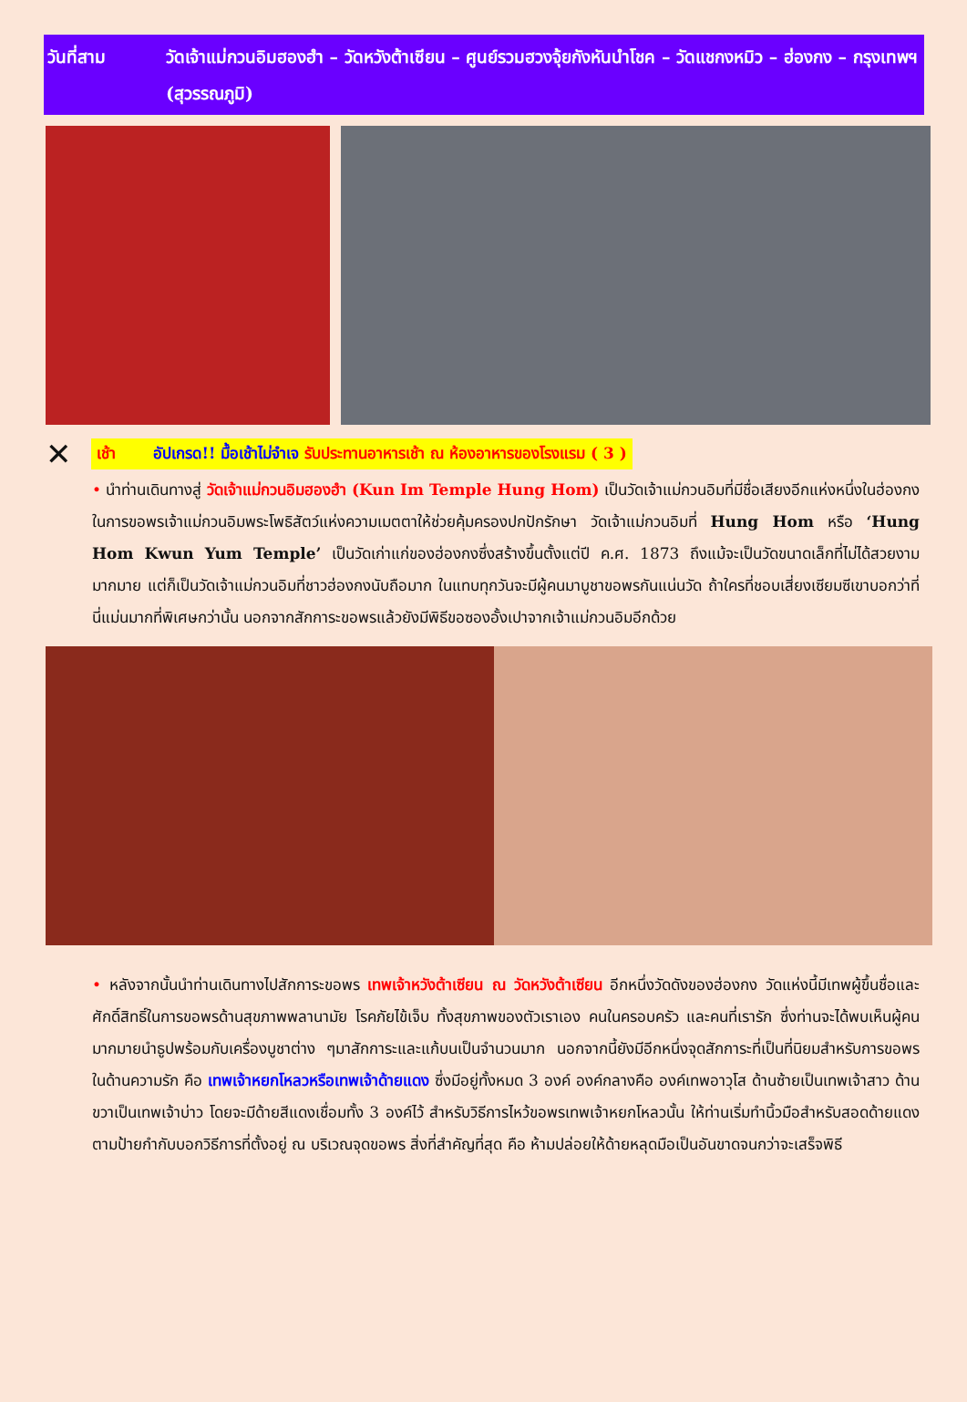วันที่สาม วัดเจ้าแม่กวนอิมฮองฮำ – วัดหวังต้าเซียน – ศูนย์รวมฮวงจุ้ยกังหันนำโชค – วัดแชกงหมิว – ฮ่องกง – กรุงเทพฯ (สุวรรณภูมิ)
✕
เช้า อัปเกรด!! มื้อเช้าไม่จำเจ รับประทานอาหารเช้า ณ ห้องอาหารของโรงแรม ( 3 )
• นำท่านเดินทางสู่ วัดเจ้าแม่กวนอิมฮองฮำ (Kun Im Temple Hung Hom) เป็นวัดเจ้าแม่กวนอิมที่มีชื่อเสียงอีกแห่งหนึ่งในฮ่องกง ในการขอพรเจ้าแม่กวนอิมพระโพธิสัตว์แห่งความเมตตาให้ช่วยคุ้มครองปกปักรักษา วัดเจ้าแม่กวนอิมที่ Hung Hom หรือ ‘Hung Hom Kwun Yum Temple’ เป็นวัดเก่าแก่ของฮ่องกงซึ่งสร้างขึ้นตั้งแต่ปี ค.ศ. 1873 ถึงแม้จะเป็นวัดขนาดเล็กที่ไม่ได้สวยงามมากมาย แต่ก็เป็นวัดเจ้าแม่กวนอิมที่ชาวฮ่องกงนับถือมาก ในแทบทุกวันจะมีผู้คนมาบูชาขอพรกันแน่นวัด ถ้าใครที่ชอบเสี่ยงเซียมซีเขาบอกว่าที่นี่แม่นมากที่พิเศษกว่านั้น นอกจากสักการะขอพรแล้วยังมีพิธีขอซองอั้งเปาจากเจ้าแม่กวนอิมอีกด้วย
• หลังจากนั้นนำท่านเดินทางไปสักการะขอพร เทพเจ้าหวังต้าเซียน ณ วัดหวังต้าเซียน อีกหนึ่งวัดดังของฮ่องกง วัดแห่งนี้มีเทพผู้ขึ้นชื่อและศักดิ์สิทธิ์ในการขอพรด้านสุขภาพพลานามัย โรคภัยไข้เจ็บ ทั้งสุขภาพของตัวเราเอง คนในครอบครัว และคนที่เรารัก ซึ่งท่านจะได้พบเห็นผู้คนมากมายนำธูปพร้อมกับเครื่องบูชาต่าง ๆมาสักการะและแก้บนเป็นจำนวนมาก นอกจากนี้ยังมีอีกหนึ่งจุดสักการะที่เป็นที่นิยมสำหรับการขอพรในด้านความรัก คือ เทพเจ้าหยกโหลวหรือเทพเจ้าด้ายแดง ซึ่งมีอยู่ทั้งหมด 3 องค์ องค์กลางคือ องค์เทพอาวุโส ด้านซ้ายเป็นเทพเจ้าสาว ด้านขวาเป็นเทพเจ้าบ่าว โดยจะมีด้ายสีแดงเชื่อมทั้ง 3 องค์ไว้ สำหรับวิธีการไหว้ขอพรเทพเจ้าหยกโหลวนั้น ให้ท่านเริ่มทำนิ้วมือสำหรับสอดด้ายแดงตามป้ายกำกับบอกวิธีการที่ตั้งอยู่ ณ บริเวณจุดขอพร สิ่งที่สำคัญที่สุด คือ ห้ามปล่อยให้ด้ายหลุดมือเป็นอันขาดจนกว่าจะเสร็จพิธี